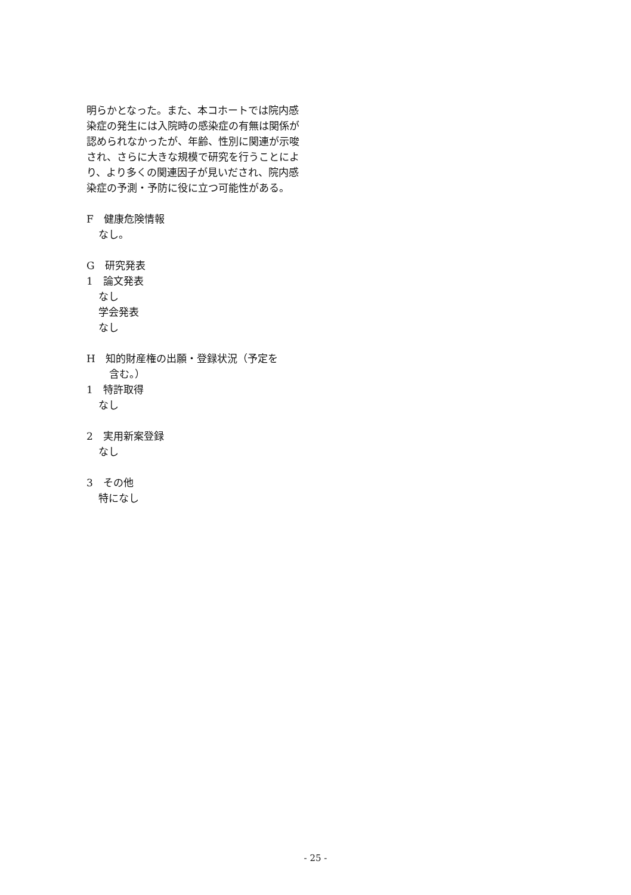明らかとなった。また、本コホートでは院内感染症の発生には入院時の感染症の有無は関係が認められなかったが、年齢、性別に関連が示唆され、さらに大きな規模で研究を行うことにより、より多くの関連因子が見いだされ、院内感染症の予測・予防に役に立つ可能性がある。
F　健康危険情報
なし。
G　研究発表
1　論文発表
なし
学会発表
なし
H　知的財産権の出願・登録状況（予定を
含む。）
1　特許取得
なし
2　実用新案登録
なし
3　その他
特になし
- 25 -